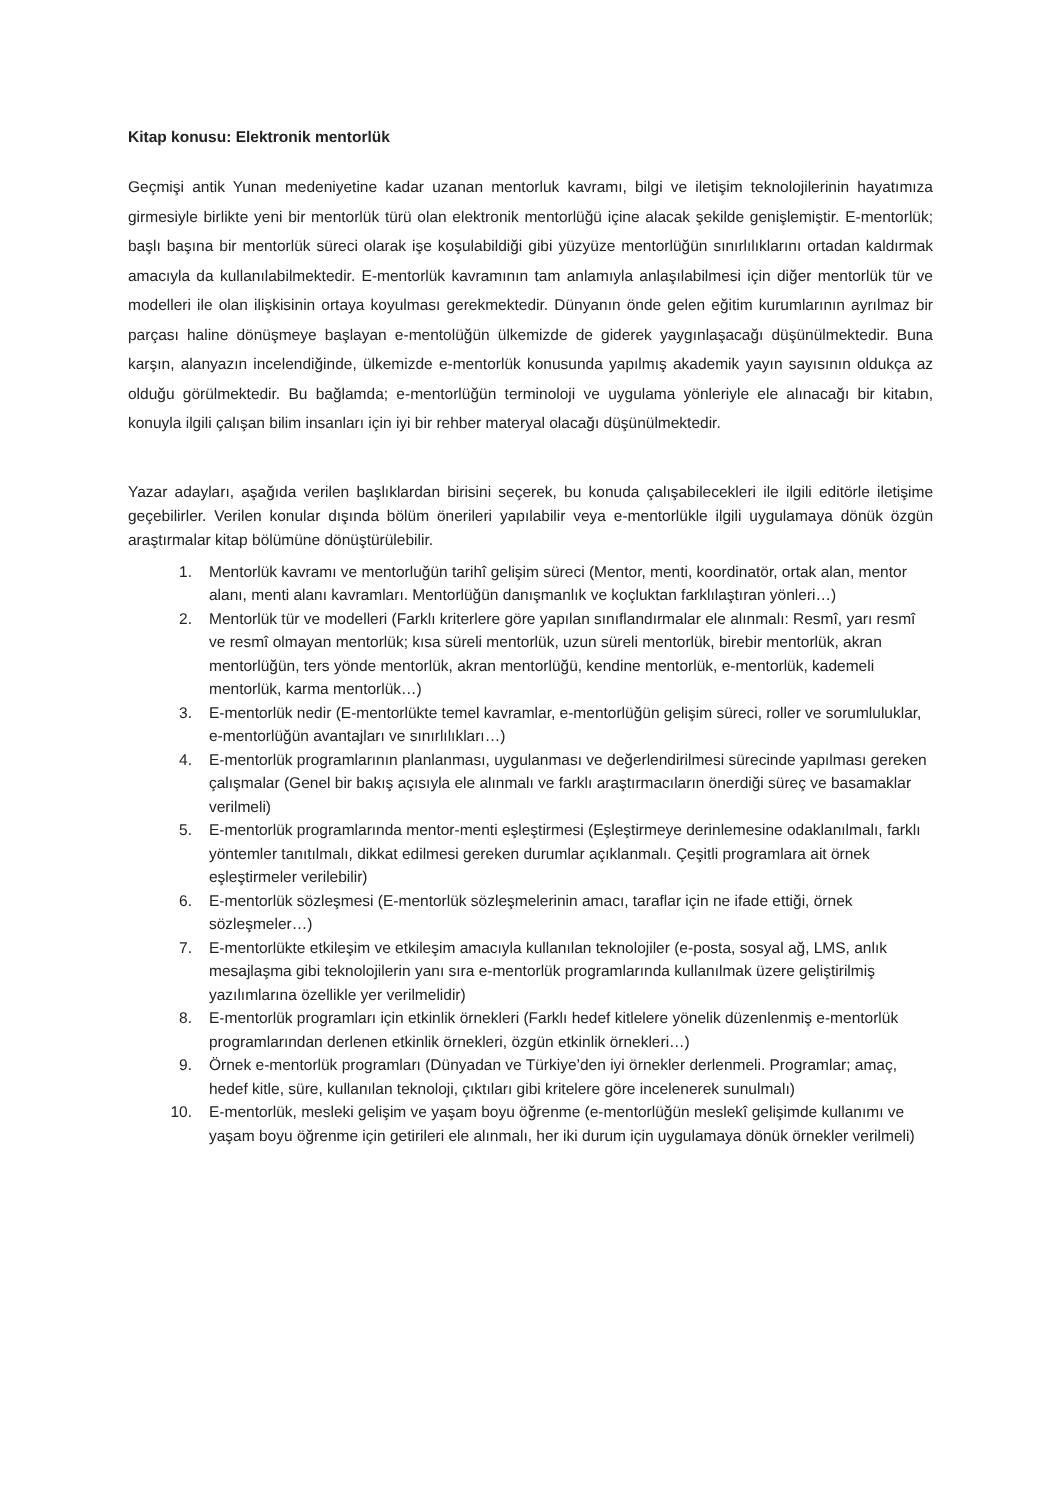Kitap konusu: Elektronik mentorlük
Geçmişi antik Yunan medeniyetine kadar uzanan mentorluk kavramı, bilgi ve iletişim teknolojilerinin hayatımıza girmesiyle birlikte yeni bir mentorlük türü olan elektronik mentorlüğü içine alacak şekilde genişlemiştir. E-mentorlük; başlı başına bir mentorlük süreci olarak işe koşulabildiği gibi yüzyüze mentorlüğün sınırlılıklarını ortadan kaldırmak amacıyla da kullanılabilmektedir. E-mentorlük kavramının tam anlamıyla anlaşılabilmesi için diğer mentorlük tür ve modelleri ile olan ilişkisinin ortaya koyulması gerekmektedir. Dünyanın önde gelen eğitim kurumlarının ayrılmaz bir parçası haline dönüşmeye başlayan e-mentolüğün ülkemizde de giderek yaygınlaşacağı düşünülmektedir. Buna karşın, alanyazın incelendiğinde, ülkemizde e-mentorlük konusunda yapılmış akademik yayın sayısının oldukça az olduğu görülmektedir. Bu bağlamda; e-mentorlüğün terminoloji ve uygulama yönleriyle ele alınacağı bir kitabın, konuyla ilgili çalışan bilim insanları için iyi bir rehber materyal olacağı düşünülmektedir.
Yazar adayları, aşağıda verilen başlıklardan birisini seçerek, bu konuda çalışabilecekleri ile ilgili editörle iletişime geçebilirler. Verilen konular dışında bölüm önerileri yapılabilir veya e-mentorlükle ilgili uygulamaya dönük özgün araştırmalar kitap bölümüne dönüştürülebilir.
1. Mentorlük kavramı ve mentorluğün tarihî gelişim süreci (Mentor, menti, koordinatör, ortak alan, mentor alanı, menti alanı kavramları. Mentorlüğün danışmanlık ve koçluktan farklılaştıran yönleri…)
2. Mentorlük tür ve modelleri (Farklı kriterlere göre yapılan sınıflandırmalar ele alınmalı: Resmî, yarı resmî ve resmî olmayan mentorlük; kısa süreli mentorlük, uzun süreli mentorlük, birebir mentorlük, akran mentorlüğün, ters yönde mentorlük, akran mentorlüğü, kendine mentorlük, e-mentorlük, kademeli mentorlük, karma mentorlük…)
3. E-mentorlük nedir (E-mentorlükte temel kavramlar, e-mentorlüğün gelişim süreci, roller ve sorumluluklar, e-mentorlüğün avantajları ve sınırlılıkları…)
4. E-mentorlük programlarının planlanması, uygulanması ve değerlendirilmesi sürecinde yapılması gereken çalışmalar (Genel bir bakış açısıyla ele alınmalı ve farklı araştırmacıların önerdiği süreç ve basamaklar verilmeli)
5. E-mentorlük programlarında mentor-menti eşleştirmesi (Eşleştirmeye derinlemesine odaklanılmalı, farklı yöntemler tanıtılmalı, dikkat edilmesi gereken durumlar açıklanmalı. Çeşitli programlara ait örnek eşleştirmeler verilebilir)
6. E-mentorlük sözleşmesi (E-mentorlük sözleşmelerinin amacı, taraflar için ne ifade ettiği, örnek sözleşmeler…)
7. E-mentorlükte etkileşim ve etkileşim amacıyla kullanılan teknolojiler (e-posta, sosyal ağ, LMS, anlık mesajlaşma gibi teknolojilerin yanı sıra e-mentorlük programlarında kullanılmak üzere geliştirilmiş yazılımlarına özellikle yer verilmelidir)
8. E-mentorlük programları için etkinlik örnekleri (Farklı hedef kitlelere yönelik düzenlenmiş e-mentorlük programlarından derlenen etkinlik örnekleri, özgün etkinlik örnekleri…)
9. Örnek e-mentorlük programları (Dünyadan ve Türkiye’den iyi örnekler derlenmeli. Programlar; amaç, hedef kitle, süre, kullanılan teknoloji, çıktıları gibi kritelere göre incelenerek sunulmalı)
10. E-mentorlük, mesleki gelişim ve yaşam boyu öğrenme (e-mentorlüğün meslekî gelişimde kullanımı ve yaşam boyu öğrenme için getirileri ele alınmalı, her iki durum için uygulamaya dönük örnekler verilmeli)